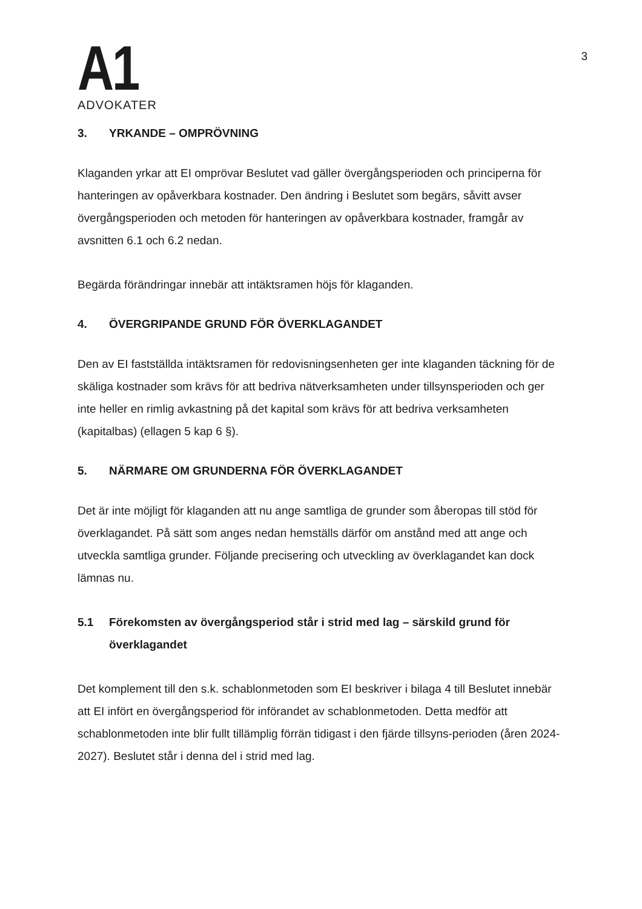A1
ADVOKATER
3
3. YRKANDE – OMPRÖVNING
Klaganden yrkar att EI omprövar Beslutet vad gäller övergångsperioden och principerna för hanteringen av opåverkbara kostnader. Den ändring i Beslutet som begärs, såvitt avser övergångsperioden och metoden för hanteringen av opåverkbara kostnader, framgår av avsnitten 6.1 och 6.2 nedan.
Begärda förändringar innebär att intäktsramen höjs för klaganden.
4. ÖVERGRIPANDE GRUND FÖR ÖVERKLAGANDET
Den av EI fastställda intäktsramen för redovisningsenheten ger inte klaganden täckning för de skäliga kostnader som krävs för att bedriva nätverksamheten under tillsynsperioden och ger inte heller en rimlig avkastning på det kapital som krävs för att bedriva verksamheten (kapitalbas) (ellagen 5 kap 6 §).
5. NÄRMARE OM GRUNDERNA FÖR ÖVERKLAGANDET
Det är inte möjligt för klaganden att nu ange samtliga de grunder som åberopas till stöd för överklagandet. På sätt som anges nedan hemställs därför om anstånd med att ange och utveckla samtliga grunder. Följande precisering och utveckling av överklagandet kan dock lämnas nu.
5.1 Förekomsten av övergångsperiod står i strid med lag – särskild grund för överklagandet
Det komplement till den s.k. schablonmetoden som EI beskriver i bilaga 4 till Beslutet innebär att EI infört en övergångsperiod för införandet av schablonmetoden. Detta medför att schablonmetoden inte blir fullt tillämplig förrän tidigast i den fjärde tillsyns-perioden (åren 2024-2027). Beslutet står i denna del i strid med lag.